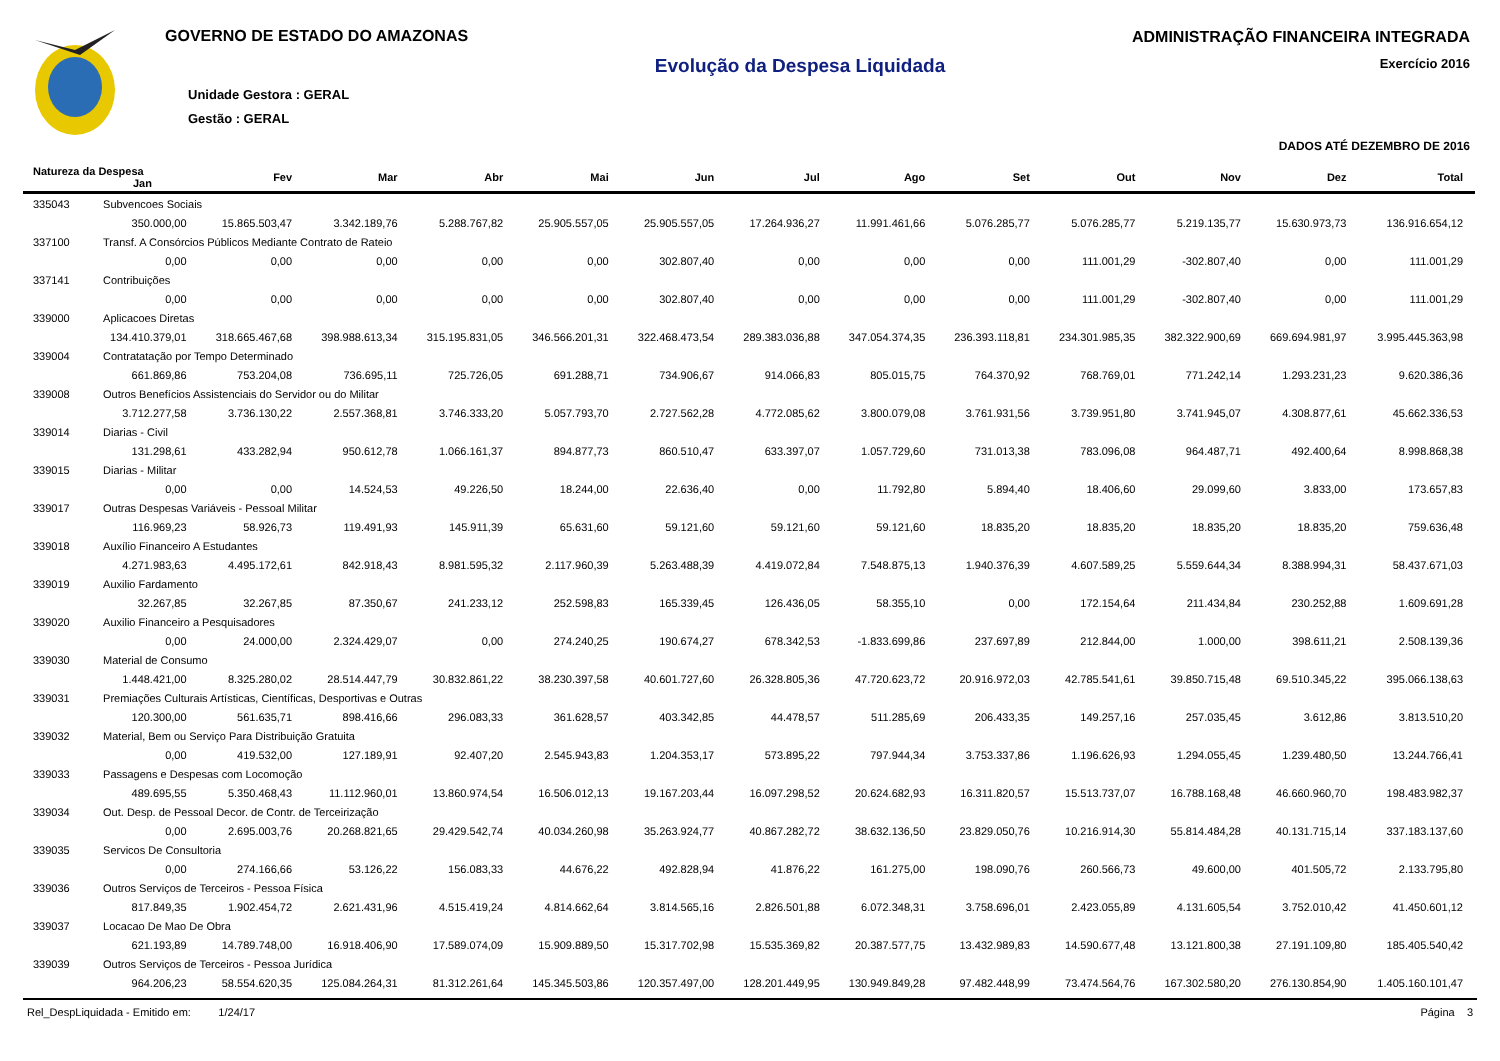GOVERNO DE ESTADO DO AMAZONAS
Unidade Gestora : GERAL
Gestão : GERAL
Evolução da Despesa Liquidada
ADMINISTRAÇÃO FINANCEIRA INTEGRADA
Exercício 2016
DADOS ATÉ DEZEMBRO DE 2016
| Natureza da Despesa Jan | | Fev | Mar | Abr | Mai | Jun | Jul | Ago | Set | Out | Nov | Dez | Total |
| --- | --- | --- | --- | --- | --- | --- | --- | --- | --- | --- | --- | --- | --- |
| 335043 | Subvencoes Sociais | | | | | | | | | | | | |
| | 350.000,00 | 15.865.503,47 | 3.342.189,76 | 5.288.767,82 | 25.905.557,05 | 25.905.557,05 | 17.264.936,27 | 11.991.461,66 | 5.076.285,77 | 5.076.285,77 | 5.219.135,77 | 15.630.973,73 | 136.916.654,12 |
| 337100 | Transf. A Consórcios Públicos Mediante Contrato de Rateio | | | | | | | | | | | | |
| | 0,00 | 0,00 | 0,00 | 0,00 | 0,00 | 302.807,40 | 0,00 | 0,00 | 0,00 | 111.001,29 | -302.807,40 | 0,00 | 111.001,29 |
| 337141 | Contribuições | | | | | | | | | | | | |
| | 0,00 | 0,00 | 0,00 | 0,00 | 0,00 | 302.807,40 | 0,00 | 0,00 | 0,00 | 111.001,29 | -302.807,40 | 0,00 | 111.001,29 |
| 339000 | Aplicacoes Diretas | | | | | | | | | | | | |
| | 134.410.379,01 | 318.665.467,68 | 398.988.613,34 | 315.195.831,05 | 346.566.201,31 | 322.468.473,54 | 289.383.036,88 | 347.054.374,35 | 236.393.118,81 | 234.301.985,35 | 382.322.900,69 | 669.694.981,97 | 3.995.445.363,98 |
| 339004 | Contratatação por Tempo Determinado | | | | | | | | | | | | |
| | 661.869,86 | 753.204,08 | 736.695,11 | 725.726,05 | 691.288,71 | 734.906,67 | 914.066,83 | 805.015,75 | 764.370,92 | 768.769,01 | 771.242,14 | 1.293.231,23 | 9.620.386,36 |
| 339008 | Outros Benefícios Assistenciais do Servidor ou do Militar | | | | | | | | | | | | |
| | 3.712.277,58 | 3.736.130,22 | 2.557.368,81 | 3.746.333,20 | 5.057.793,70 | 2.727.562,28 | 4.772.085,62 | 3.800.079,08 | 3.761.931,56 | 3.739.951,80 | 3.741.945,07 | 4.308.877,61 | 45.662.336,53 |
| 339014 | Diarias - Civil | | | | | | | | | | | | |
| | 131.298,61 | 433.282,94 | 950.612,78 | 1.066.161,37 | 894.877,73 | 860.510,47 | 633.397,07 | 1.057.729,60 | 731.013,38 | 783.096,08 | 964.487,71 | 492.400,64 | 8.998.868,38 |
| 339015 | Diarias - Militar | | | | | | | | | | | | |
| | 0,00 | 0,00 | 14.524,53 | 49.226,50 | 18.244,00 | 22.636,40 | 0,00 | 11.792,80 | 5.894,40 | 18.406,60 | 29.099,60 | 3.833,00 | 173.657,83 |
| 339017 | Outras Despesas Variáveis - Pessoal Militar | | | | | | | | | | | | |
| | 116.969,23 | 58.926,73 | 119.491,93 | 145.911,39 | 65.631,60 | 59.121,60 | 59.121,60 | 59.121,60 | 18.835,20 | 18.835,20 | 18.835,20 | 18.835,20 | 759.636,48 |
| 339018 | Auxílio Financeiro A Estudantes | | | | | | | | | | | | |
| | 4.271.983,63 | 4.495.172,61 | 842.918,43 | 8.981.595,32 | 2.117.960,39 | 5.263.488,39 | 4.419.072,84 | 7.548.875,13 | 1.940.376,39 | 4.607.589,25 | 5.559.644,34 | 8.388.994,31 | 58.437.671,03 |
| 339019 | Auxilio Fardamento | | | | | | | | | | | | |
| | 32.267,85 | 32.267,85 | 87.350,67 | 241.233,12 | 252.598,83 | 165.339,45 | 126.436,05 | 58.355,10 | 0,00 | 172.154,64 | 211.434,84 | 230.252,88 | 1.609.691,28 |
| 339020 | Auxilio Financeiro a Pesquisadores | | | | | | | | | | | | |
| | 0,00 | 24.000,00 | 2.324.429,07 | 0,00 | 274.240,25 | 190.674,27 | 678.342,53 | -1.833.699,86 | 237.697,89 | 212.844,00 | 1.000,00 | 398.611,21 | 2.508.139,36 |
| 339030 | Material de Consumo | | | | | | | | | | | | |
| | 1.448.421,00 | 8.325.280,02 | 28.514.447,79 | 30.832.861,22 | 38.230.397,58 | 40.601.727,60 | 26.328.805,36 | 47.720.623,72 | 20.916.972,03 | 42.785.541,61 | 39.850.715,48 | 69.510.345,22 | 395.066.138,63 |
| 339031 | Premiações Culturais Artísticas, Científicas, Desportivas e Outras | | | | | | | | | | | | |
| | 120.300,00 | 561.635,71 | 898.416,66 | 296.083,33 | 361.628,57 | 403.342,85 | 44.478,57 | 511.285,69 | 206.433,35 | 149.257,16 | 257.035,45 | 3.612,86 | 3.813.510,20 |
| 339032 | Material, Bem ou Serviço Para Distribuição Gratuita | | | | | | | | | | | | |
| | 0,00 | 419.532,00 | 127.189,91 | 92.407,20 | 2.545.943,83 | 1.204.353,17 | 573.895,22 | 797.944,34 | 3.753.337,86 | 1.196.626,93 | 1.294.055,45 | 1.239.480,50 | 13.244.766,41 |
| 339033 | Passagens e Despesas com Locomoção | | | | | | | | | | | | |
| | 489.695,55 | 5.350.468,43 | 11.112.960,01 | 13.860.974,54 | 16.506.012,13 | 19.167.203,44 | 16.097.298,52 | 20.624.682,93 | 16.311.820,57 | 15.513.737,07 | 16.788.168,48 | 46.660.960,70 | 198.483.982,37 |
| 339034 | Out. Desp. de Pessoal Decor. de Contr. de Terceirização | | | | | | | | | | | | |
| | 0,00 | 2.695.003,76 | 20.268.821,65 | 29.429.542,74 | 40.034.260,98 | 35.263.924,77 | 40.867.282,72 | 38.632.136,50 | 23.829.050,76 | 10.216.914,30 | 55.814.484,28 | 40.131.715,14 | 337.183.137,60 |
| 339035 | Servicos De Consultoria | | | | | | | | | | | | |
| | 0,00 | 274.166,66 | 53.126,22 | 156.083,33 | 44.676,22 | 492.828,94 | 41.876,22 | 161.275,00 | 198.090,76 | 260.566,73 | 49.600,00 | 401.505,72 | 2.133.795,80 |
| 339036 | Outros Serviços de Terceiros - Pessoa Física | | | | | | | | | | | | |
| | 817.849,35 | 1.902.454,72 | 2.621.431,96 | 4.515.419,24 | 4.814.662,64 | 3.814.565,16 | 2.826.501,88 | 6.072.348,31 | 3.758.696,01 | 2.423.055,89 | 4.131.605,54 | 3.752.010,42 | 41.450.601,12 |
| 339037 | Locacao De Mao De Obra | | | | | | | | | | | | |
| | 621.193,89 | 14.789.748,00 | 16.918.406,90 | 17.589.074,09 | 15.909.889,50 | 15.317.702,98 | 15.535.369,82 | 20.387.577,75 | 13.432.989,83 | 14.590.677,48 | 13.121.800,38 | 27.191.109,80 | 185.405.540,42 |
| 339039 | Outros Serviços de Terceiros - Pessoa Jurídica | | | | | | | | | | | | |
| | 964.206,23 | 58.554.620,35 | 125.084.264,31 | 81.312.261,64 | 145.345.503,86 | 120.357.497,00 | 128.201.449,95 | 130.949.849,28 | 97.482.448,99 | 73.474.564,76 | 167.302.580,20 | 276.130.854,90 | 1.405.160.101,47 |
Rel_DespLiquidada - Emitido em: 1/24/17 Página 3